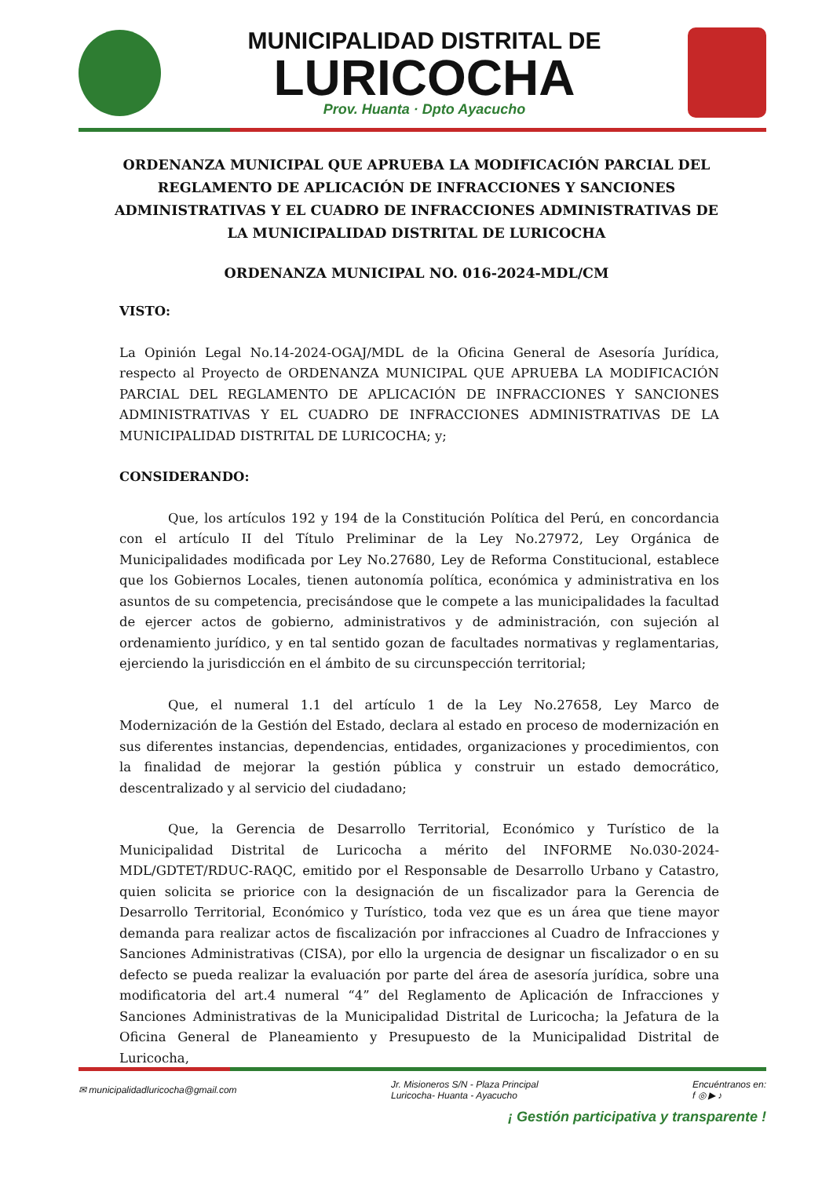MUNICIPALIDAD DISTRITAL DE
LURICOCHA
Prov. Huanta · Dpto Ayacucho
ORDENANZA MUNICIPAL QUE APRUEBA LA MODIFICACIÓN PARCIAL DEL REGLAMENTO DE APLICACIÓN DE INFRACCIONES Y SANCIONES ADMINISTRATIVAS Y EL CUADRO DE INFRACCIONES ADMINISTRATIVAS DE LA MUNICIPALIDAD DISTRITAL DE LURICOCHA
ORDENANZA MUNICIPAL NO. 016-2024-MDL/CM
VISTO:
La Opinión Legal No.14-2024-OGAJ/MDL de la Oficina General de Asesoría Jurídica, respecto al Proyecto de ORDENANZA MUNICIPAL QUE APRUEBA LA MODIFICACIÓN PARCIAL DEL REGLAMENTO DE APLICACIÓN DE INFRACCIONES Y SANCIONES ADMINISTRATIVAS Y EL CUADRO DE INFRACCIONES ADMINISTRATIVAS DE LA MUNICIPALIDAD DISTRITAL DE LURICOCHA; y;
CONSIDERANDO:
Que, los artículos 192 y 194 de la Constitución Política del Perú, en concordancia con el artículo II del Título Preliminar de la Ley No.27972, Ley Orgánica de Municipalidades modificada por Ley No.27680, Ley de Reforma Constitucional, establece que los Gobiernos Locales, tienen autonomía política, económica y administrativa en los asuntos de su competencia, precisándose que le compete a las municipalidades la facultad de ejercer actos de gobierno, administrativos y de administración, con sujeción al ordenamiento jurídico, y en tal sentido gozan de facultades normativas y reglamentarias, ejerciendo la jurisdicción en el ámbito de su circunspección territorial;
Que, el numeral 1.1 del artículo 1 de la Ley No.27658, Ley Marco de Modernización de la Gestión del Estado, declara al estado en proceso de modernización en sus diferentes instancias, dependencias, entidades, organizaciones y procedimientos, con la finalidad de mejorar la gestión pública y construir un estado democrático, descentralizado y al servicio del ciudadano;
Que, la Gerencia de Desarrollo Territorial, Económico y Turístico de la Municipalidad Distrital de Luricocha a mérito del INFORME No.030-2024-MDL/GDTET/RDUC-RAQC, emitido por el Responsable de Desarrollo Urbano y Catastro, quien solicita se priorice con la designación de un fiscalizador para la Gerencia de Desarrollo Territorial, Económico y Turístico, toda vez que es un área que tiene mayor demanda para realizar actos de fiscalización por infracciones al Cuadro de Infracciones y Sanciones Administrativas (CISA), por ello la urgencia de designar un fiscalizador o en su defecto se pueda realizar la evaluación por parte del área de asesoría jurídica, sobre una modificatoria del art.4 numeral “4” del Reglamento de Aplicación de Infracciones y Sanciones Administrativas de la Municipalidad Distrital de Luricocha; la Jefatura de la Oficina General de Planeamiento y Presupuesto de la Municipalidad Distrital de Luricocha,
✉ municipalidadluricocha@gmail.com Jr. Misioneros S/N - Plaza Principal
Luricocha- Huanta - Ayacucho Encuéntranos en:
f ◎ ▶ ♪
¡ Gestión participativa y transparente !